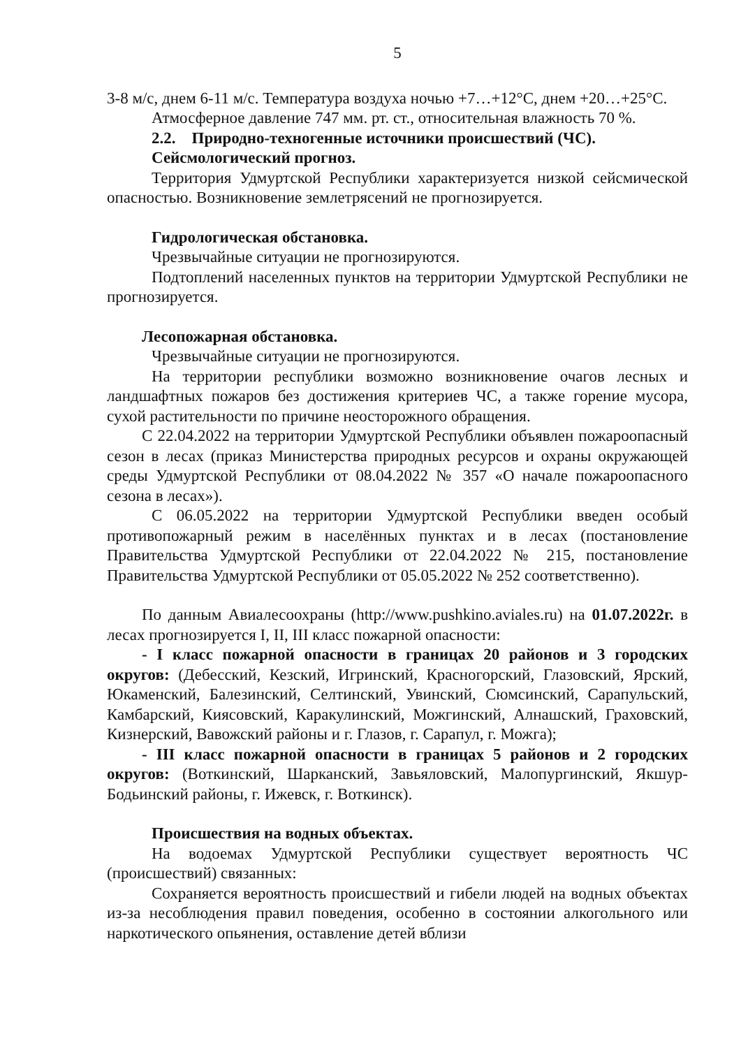5
3-8 м/с, днем 6-11 м/с. Температура воздуха ночью +7…+12°С, днем +20…+25°С.
Атмосферное давление 747 мм. рт. ст., относительная влажность 70 %.
2.2. Природно-техногенные источники происшествий (ЧС).
Сейсмологический прогноз.
Территория Удмуртской Республики характеризуется низкой сейсмической опасностью. Возникновение землетрясений не прогнозируется.
Гидрологическая обстановка.
Чрезвычайные ситуации не прогнозируются.
Подтоплений населенных пунктов на территории Удмуртской Республики не прогнозируется.
Лесопожарная обстановка.
Чрезвычайные ситуации не прогнозируются.
На территории республики возможно возникновение очагов лесных и ландшафтных пожаров без достижения критериев ЧС, а также горение мусора, сухой растительности по причине неосторожного обращения.
С 22.04.2022 на территории Удмуртской Республики объявлен пожароопасный сезон в лесах (приказ Министерства природных ресурсов и охраны окружающей среды Удмуртской Республики от 08.04.2022 № 357 «О начале пожароопасного сезона в лесах»).
С 06.05.2022 на территории Удмуртской Республики введен особый противопожарный режим в населённых пунктах и в лесах (постановление Правительства Удмуртской Республики от 22.04.2022 № 215, постановление Правительства Удмуртской Республики от 05.05.2022 № 252 соответственно).
По данным Авиалесоохраны (http://www.pushkino.aviales.ru) на 01.07.2022г. в лесах прогнозируется I, II, III класс пожарной опасности:
- I класс пожарной опасности в границах 20 районов и 3 городских округов: (Дебесский, Кезский, Игринский, Красногорский, Глазовский, Ярский, Юкаменский, Балезинский, Селтинский, Увинский, Сюмсинский, Сарапульский, Камбарский, Киясовский, Каракулинский, Можгинский, Алнашский, Граховский, Кизнерский, Вавожский районы и г. Глазов, г. Сарапул, г. Можга);
- III класс пожарной опасности в границах 5 районов и 2 городских округов: (Воткинский, Шарканский, Завьяловский, Малопургинский, Якшур-Бодьинский районы, г. Ижевск, г. Воткинск).
Происшествия на водных объектах.
На водоемах Удмуртской Республики существует вероятность ЧС (происшествий) связанных:
Сохраняется вероятность происшествий и гибели людей на водных объектах из-за несоблюдения правил поведения, особенно в состоянии алкогольного или наркотического опьянения, оставление детей вблизи